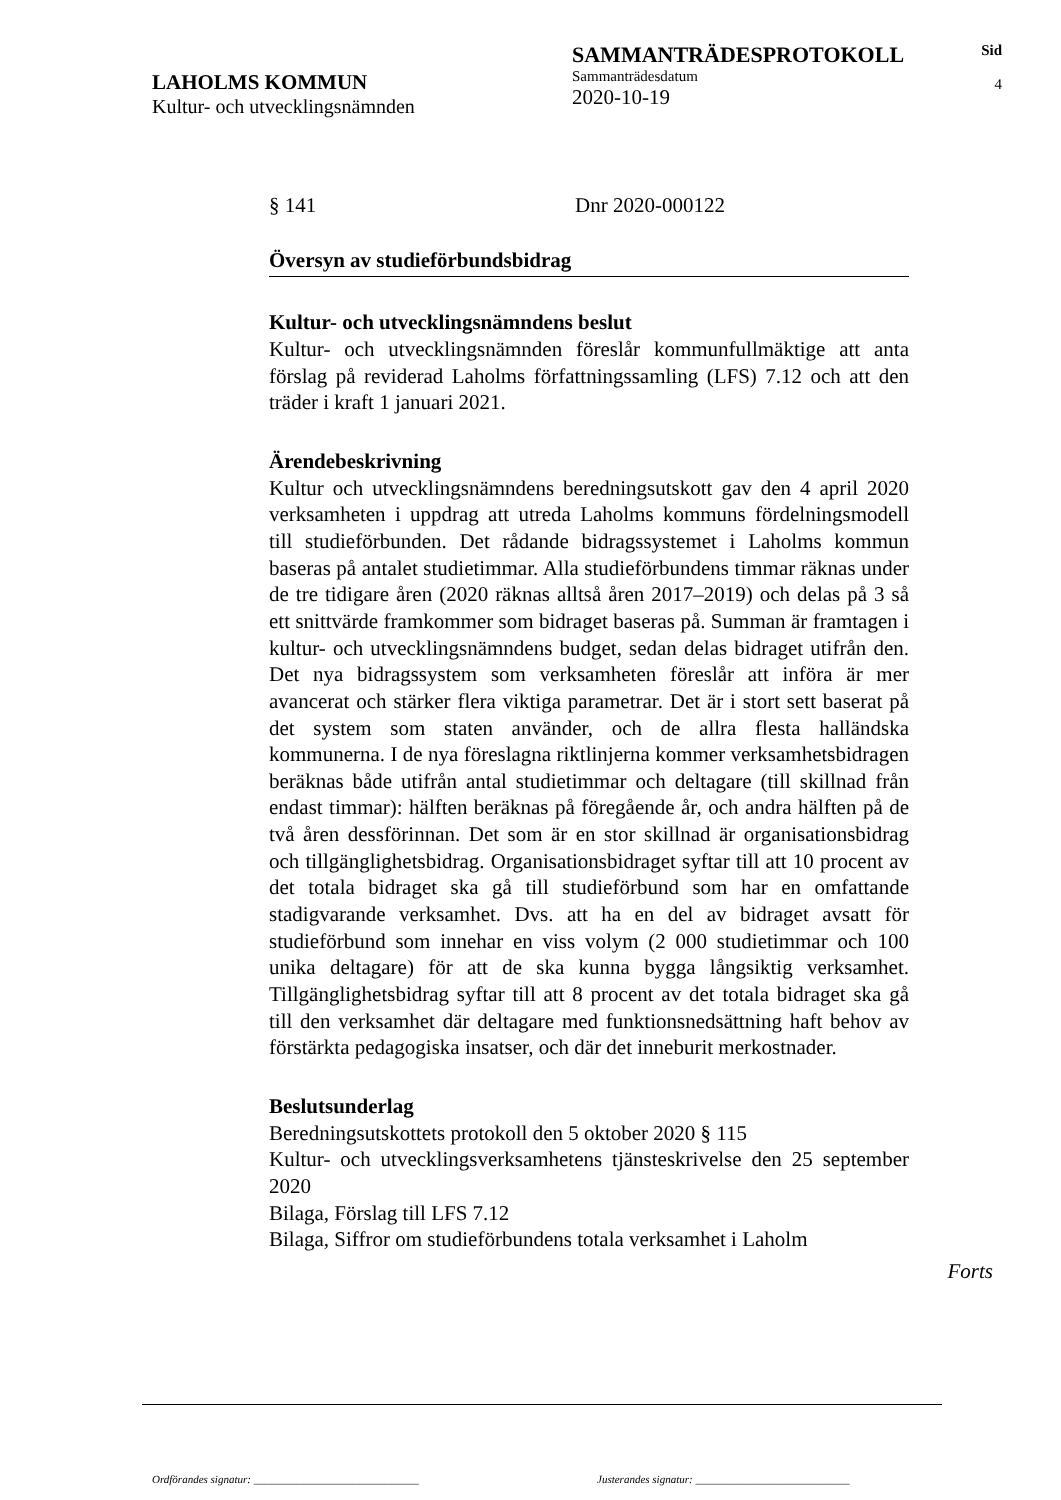LAHOLMS KOMMUN
Kultur- och utvecklingsnämnden
SAMMANTRÄDESPROTOKOLL
Sammanträdesdatum
2020-10-19
Sid
4
§ 141 Dnr 2020-000122
Översyn av studieförbundsbidrag
Kultur- och utvecklingsnämndens beslut
Kultur- och utvecklingsnämnden föreslår kommunfullmäktige att anta förslag på reviderad Laholms författningssamling (LFS) 7.12 och att den träder i kraft 1 januari 2021.
Ärendebeskrivning
Kultur och utvecklingsnämndens beredningsutskott gav den 4 april 2020 verksamheten i uppdrag att utreda Laholms kommuns fördelningsmodell till studieförbunden. Det rådande bidragssystemet i Laholms kommun baseras på antalet studietimmar. Alla studieförbundens timmar räknas under de tre tidigare åren (2020 räknas alltså åren 2017–2019) och delas på 3 så ett snittvärde framkommer som bidraget baseras på. Summan är framtagen i kultur- och utvecklingsnämndens budget, sedan delas bidraget utifrån den. Det nya bidragssystem som verksamheten föreslår att införa är mer avancerat och stärker flera viktiga parametrar. Det är i stort sett baserat på det system som staten använder, och de allra flesta halländska kommunerna. I de nya föreslagna riktlinjerna kommer verksamhetsbidragen beräknas både utifrån antal studietimmar och deltagare (till skillnad från endast timmar): hälften beräknas på föregående år, och andra hälften på de två åren dessförinnan. Det som är en stor skillnad är organisationsbidrag och tillgänglighetsbidrag. Organisationsbidraget syftar till att 10 procent av det totala bidraget ska gå till studieförbund som har en omfattande stadigvarande verksamhet. Dvs. att ha en del av bidraget avsatt för studieförbund som innehar en viss volym (2 000 studietimmar och 100 unika deltagare) för att de ska kunna bygga långsiktig verksamhet. Tillgänglighetsbidrag syftar till att 8 procent av det totala bidraget ska gå till den verksamhet där deltagare med funktionsnedsättning haft behov av förstärkta pedagogiska insatser, och där det inneburit merkostnader.
Beslutsunderlag
Beredningsutskottets protokoll den 5 oktober 2020 § 115
Kultur- och utvecklingsverksamhetens tjänsteskrivelse den 25 september 2020
Bilaga, Förslag till LFS 7.12
Bilaga, Siffror om studieförbundens totala verksamhet i Laholm
Forts
Ordförandes signatur: ______________________________ Justerandes signatur: ____________________________